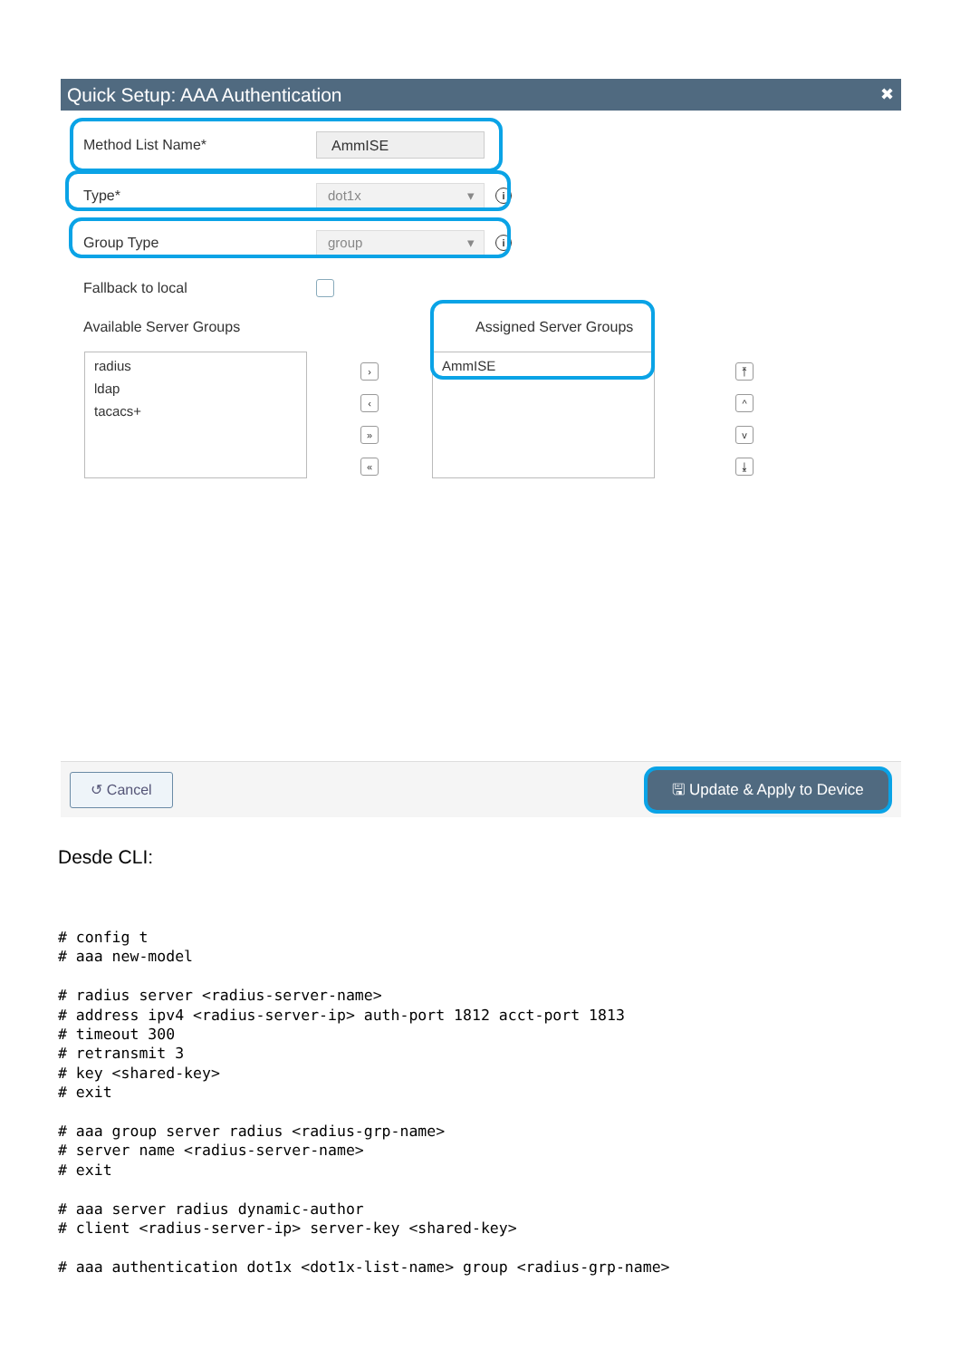Quick Setup: AAA Authentication ✖
Method List Name*
AmmISE
Type*
dot1x ▾
i
Group Type
group ▾
i
Fallback to local
Available Server Groups Assigned Server Groups
radius
ldap
tacacs+
›
‹
»
«
AmmISE
⤒
^
v
⤓
↺ Cancel
🖫 Update & Apply to Device
Desde CLI:
# config t
# aaa new-model

# radius server <radius-server-name>
# address ipv4 <radius-server-ip> auth-port 1812 acct-port 1813
# timeout 300
# retransmit 3
# key <shared-key>
# exit

# aaa group server radius <radius-grp-name>
# server name <radius-server-name>
# exit

# aaa server radius dynamic-author
# client <radius-server-ip> server-key <shared-key>

# aaa authentication dot1x <dot1x-list-name> group <radius-grp-name>